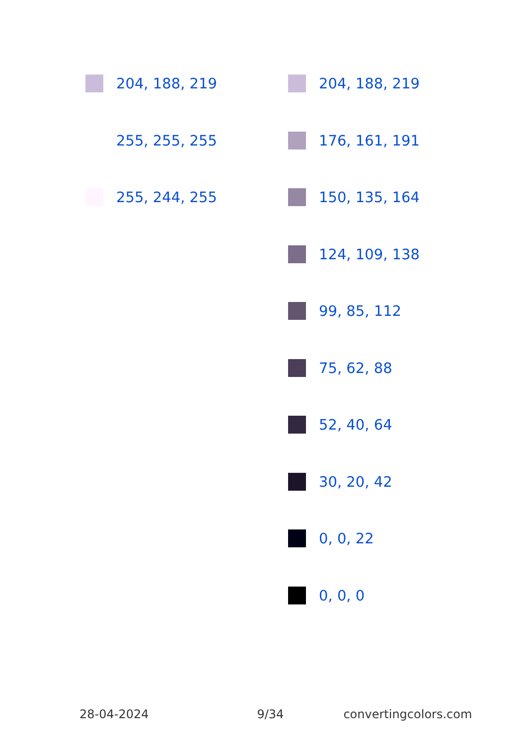204, 188, 219
255, 255, 255
255, 244, 255
204, 188, 219
176, 161, 191
150, 135, 164
124, 109, 138
99, 85, 112
75, 62, 88
52, 40, 64
30, 20, 42
0, 0, 22
0, 0, 0
28-04-2024 9/34 convertingcolors.com